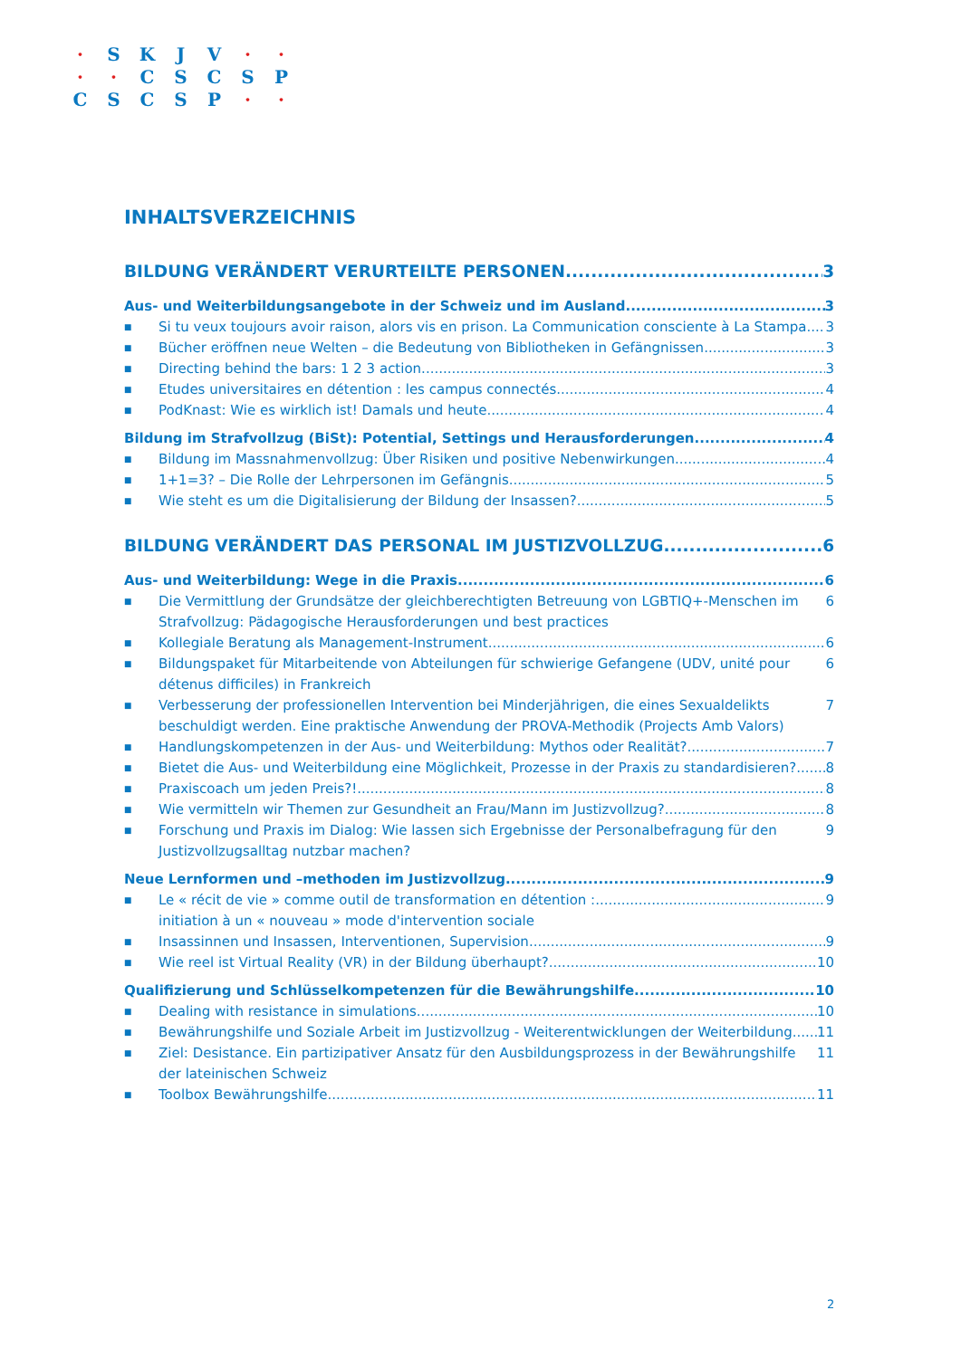· SKJV · ·
· · CSCSP
CSCSP · ·
INHALTSVERZEICHNIS
BILDUNG VERÄNDERT VERURTEILTE PERSONEN 3
Aus- und Weiterbildungsangebote in der Schweiz und im Ausland 3
■ Si tu veux toujours avoir raison, alors vis en prison. La Communication consciente à La Stampa 3
■ Bücher eröffnen neue Welten – die Bedeutung von Bibliotheken in Gefängnissen 3
■ Directing behind the bars: 1 2 3 action 3
■ Etudes universitaires en détention : les campus connectés 4
■ PodKnast: Wie es wirklich ist! Damals und heute 4
Bildung im Strafvollzug (BiSt): Potential, Settings und Herausforderungen 4
■ Bildung im Massnahmenvollzug: Über Risiken und positive Nebenwirkungen 4
■ 1+1=3? – Die Rolle der Lehrpersonen im Gefängnis 5
■ Wie steht es um die Digitalisierung der Bildung der Insassen? 5
BILDUNG VERÄNDERT DAS PERSONAL IM JUSTIZVOLLZUG 6
Aus- und Weiterbildung: Wege in die Praxis 6
■ Die Vermittlung der Grundsätze der gleichberechtigten Betreuung von LGBTIQ+-Menschen im Strafvollzug: Pädagogische Herausforderungen und best practices 6
■ Kollegiale Beratung als Management-Instrument 6
■ Bildungspaket für Mitarbeitende von Abteilungen für schwierige Gefangene (UDV, unité pour détenus difficiles) in Frankreich 6
■ Verbesserung der professionellen Intervention bei Minderjährigen, die eines Sexualdelikts beschuldigt werden. Eine praktische Anwendung der PROVA-Methodik (Projects Amb Valors) 7
■ Handlungskompetenzen in der Aus- und Weiterbildung: Mythos oder Realität? 7
■ Bietet die Aus- und Weiterbildung eine Möglichkeit, Prozesse in der Praxis zu standardisieren? 8
■ Praxiscoach um jeden Preis?! 8
■ Wie vermitteln wir Themen zur Gesundheit an Frau/Mann im Justizvollzug? 8
■ Forschung und Praxis im Dialog: Wie lassen sich Ergebnisse der Personalbefragung für den Justizvollzugsalltag nutzbar machen? 9
Neue Lernformen und –methoden im Justizvollzug 9
■ Le « récit de vie » comme outil de transformation en détention :
initiation à un « nouveau » mode d'intervention sociale 9
■ Insassinnen und Insassen, Interventionen, Supervision 9
■ Wie reel ist Virtual Reality (VR) in der Bildung überhaupt? 10
Qualifizierung und Schlüsselkompetenzen für die Bewährungshilfe 10
■ Dealing with resistance in simulations 10
■ Bewährungshilfe und Soziale Arbeit im Justizvollzug - Weiterentwicklungen der Weiterbildung 11
■ Ziel: Desistance. Ein partizipativer Ansatz für den Ausbildungsprozess in der Bewährungshilfe der lateinischen Schweiz 11
■ Toolbox Bewährungshilfe 11
2